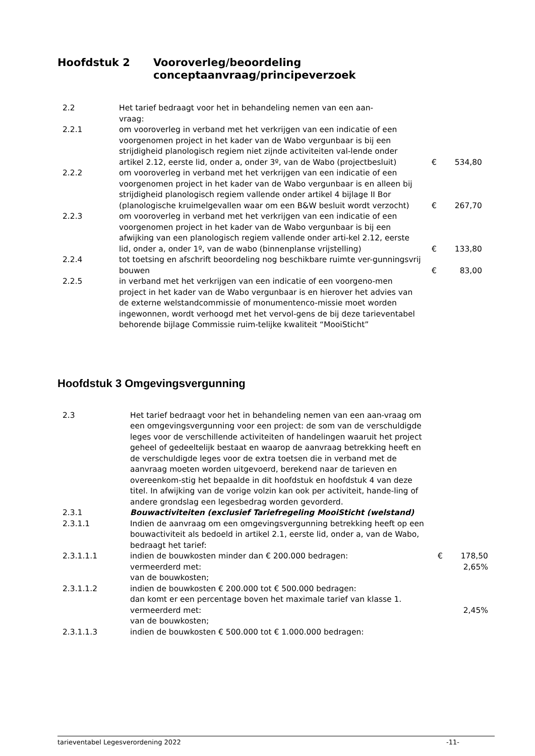Hoofdstuk 2 Vooroverleg/beoordeling
conceptaanvraag/principeverzoek
| 2.2 | Het tarief bedraagt voor het in behandeling nemen van een aan- vraag: | | |
| 2.2.1 | om vooroverleg in verband met het verkrijgen van een indicatie of een voorgenomen project in het kader van de Wabo vergunbaar is bij een strijdigheid planologisch regiem niet zijnde activiteiten val-lende onder artikel 2.12, eerste lid, onder a, onder 3º, van de Wabo (projectbesluit) | € | 534,80 |
| 2.2.2 | om vooroverleg in verband met het verkrijgen van een indicatie of een voorgenomen project in het kader van de Wabo vergunbaar is en alleen bij strijdigheid planologisch regiem vallende onder artikel 4 bijlage II Bor (planologische kruimelgevallen waar om een B&W besluit wordt verzocht) | € | 267,70 |
| 2.2.3 | om vooroverleg in verband met het verkrijgen van een indicatie of een voorgenomen project in het kader van de Wabo vergunbaar is bij een afwijking van een planologisch regiem vallende onder arti-kel 2.12, eerste lid, onder a, onder 1º, van de wabo (binnenplanse vrijstelling) | € | 133,80 |
| 2.2.4 | tot toetsing en afschrift beoordeling nog beschikbare ruimte ver-gunningsvrij bouwen | € | 83,00 |
| 2.2.5 | in verband met het verkrijgen van een indicatie of een voorgeno-men project in het kader van de Wabo vergunbaar is en hierover het advies van de externe welstandcommissie of monumentenco-missie moet worden ingewonnen, wordt verhoogd met het vervol-gens de bij deze tarieventabel behorende bijlage Commissie ruim-telijke kwaliteit “MooiSticht” | | |
Hoofdstuk 3 Omgevingsvergunning
| 2.3 | Het tarief bedraagt voor het in behandeling nemen van een aan-vraag om een omgevingsvergunning voor een project: de som van de verschuldigde leges voor de verschillende activiteiten of handelingen waaruit het project geheel of gedeeltelijk bestaat en waarop de aanvraag betrekking heeft en de verschuldigde leges voor de extra toetsen die in verband met de aanvraag moeten worden uitgevoerd, berekend naar de tarieven en overeenkom-stig het bepaalde in dit hoofdstuk en hoofdstuk 4 van deze titel. In afwijking van de vorige volzin kan ook per activiteit, hande-ling of andere grondslag een legesbedrag worden gevorderd. | | |
| 2.3.1 | Bouwactiviteiten (exclusief Tariefregeling MooiSticht (welstand) | | |
| 2.3.1.1 | Indien de aanvraag om een omgevingsvergunning betrekking heeft op een bouwactiviteit als bedoeld in artikel 2.1, eerste lid, onder a, van de Wabo, bedraagt het tarief: | | |
| 2.3.1.1.1 | indien de bouwkosten minder dan € 200.000 bedragen: | € | 178,50 |
| | vermeerderd met: | | 2,65% |
| | van de bouwkosten; | | |
| 2.3.1.1.2 | indien de bouwkosten € 200.000 tot € 500.000 bedragen: dan komt er een percentage boven het maximale tarief van klasse 1. | | |
| | vermeerderd met: | | 2,45% |
| | van de bouwkosten; | | |
| 2.3.1.1.3 | indien de bouwkosten € 500.000 tot € 1.000.000 bedragen: | | |
tarieventabel Legesverordening 2022 -11-